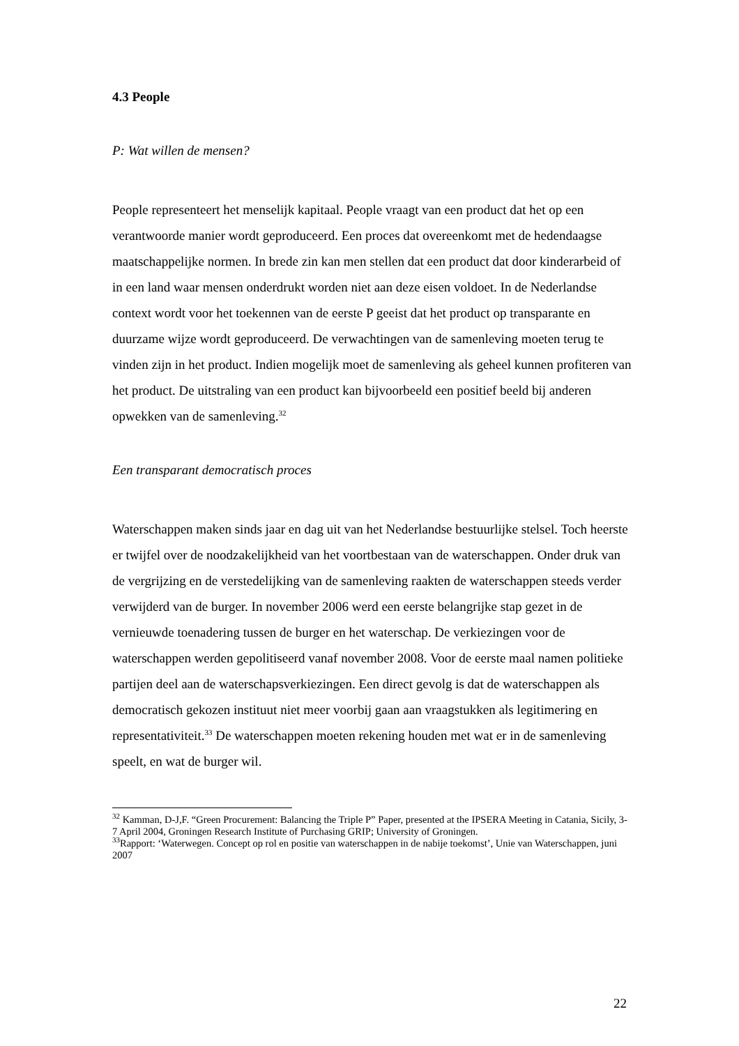4.3 People
P: Wat willen de mensen?
People representeert het menselijk kapitaal. People vraagt van een product dat het op een verantwoorde manier wordt geproduceerd. Een proces dat overeenkomt met de hedendaagse maatschappelijke normen. In brede zin kan men stellen dat een product dat door kinderarbeid of in een land waar mensen onderdrukt worden niet aan deze eisen voldoet. In de Nederlandse context wordt voor het toekennen van de eerste P geeist dat het product op transparante en duurzame wijze wordt geproduceerd. De verwachtingen van de samenleving moeten terug te vinden zijn in het product. Indien mogelijk moet de samenleving als geheel kunnen profiteren van het product. De uitstraling van een product kan bijvoorbeeld een positief beeld bij anderen opwekken van de samenleving.<sup>32</sup>
Een transparant democratisch proces
Waterschappen maken sinds jaar en dag uit van het Nederlandse bestuurlijke stelsel. Toch heerste er twijfel over de noodzakelijkheid van het voortbestaan van de waterschappen. Onder druk van de vergrijzing en de verstedelijking van de samenleving raakten de waterschappen steeds verder verwijderd van de burger. In november 2006 werd een eerste belangrijke stap gezet in de vernieuwde toenadering tussen de burger en het waterschap. De verkiezingen voor de waterschappen werden gepolitiseerd vanaf november 2008. Voor de eerste maal namen politieke partijen deel aan de waterschapsverkiezingen. Een direct gevolg is dat de waterschappen als democratisch gekozen instituut niet meer voorbij gaan aan vraagstukken als legitimering en representativiteit.<sup>33</sup> De waterschappen moeten rekening houden met wat er in de samenleving speelt, en wat de burger wil.
<sup>32</sup> Kamman, D-J,F. “Green Procurement: Balancing the Triple P” Paper, presented at the IPSERA Meeting in Catania, Sicily, 3-7 April 2004, Groningen Research Institute of Purchasing GRIP; University of Groningen.
<sup>33</sup> Rapport: ‘Waterwegen. Concept op rol en positie van waterschappen in de nabije toekomst’, Unie van Waterschappen, juni 2007
22